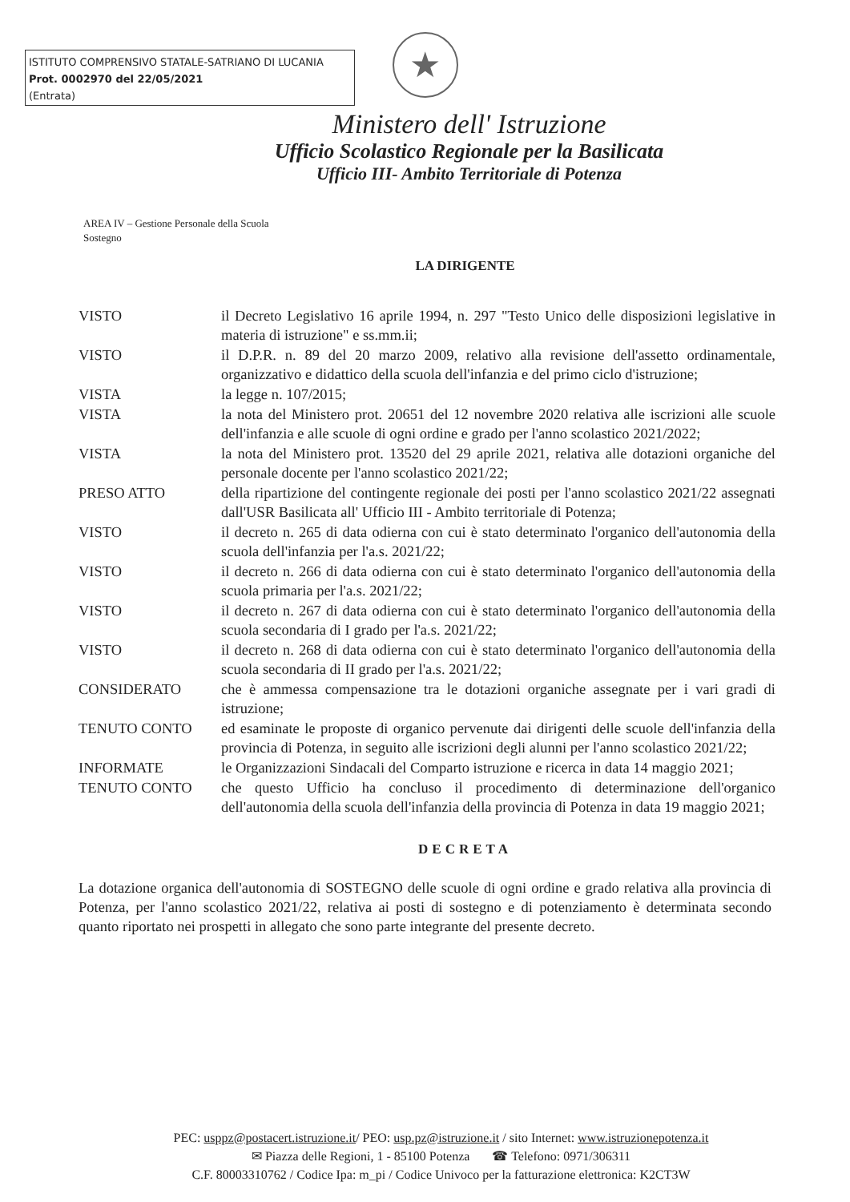ISTITUTO COMPRENSIVO STATALE-SATRIANO DI LUCANIA
Prot. 0002970 del 22/05/2021
(Entrata)
★
Ministero dell' Istruzione
Ufficio Scolastico Regionale per la Basilicata
Ufficio III- Ambito Territoriale di Potenza
AREA IV – Gestione Personale della Scuola
Sostegno
LA DIRIGENTE
| VISTO | il Decreto Legislativo 16 aprile 1994, n. 297 "Testo Unico delle disposizioni legislative in materia di istruzione" e ss.mm.ii; |
| VISTO | il D.P.R. n. 89 del 20 marzo 2009, relativo alla revisione dell'assetto ordinamentale, organizzativo e didattico della scuola dell'infanzia e del primo ciclo d'istruzione; |
| VISTA | la legge n. 107/2015; |
| VISTA | la nota del Ministero prot. 20651 del 12 novembre 2020 relativa alle iscrizioni alle scuole dell'infanzia e alle scuole di ogni ordine e grado per l'anno scolastico 2021/2022; |
| VISTA | la nota del Ministero prot. 13520 del 29 aprile 2021, relativa alle dotazioni organiche del personale docente per l'anno scolastico 2021/22; |
| PRESO ATTO | della ripartizione del contingente regionale dei posti per l'anno scolastico 2021/22 assegnati dall'USR Basilicata all' Ufficio III - Ambito territoriale di Potenza; |
| VISTO | il decreto n. 265 di data odierna con cui è stato determinato l'organico dell'autonomia della scuola dell'infanzia per l'a.s. 2021/22; |
| VISTO | il decreto n. 266 di data odierna con cui è stato determinato l'organico dell'autonomia della scuola primaria per l'a.s. 2021/22; |
| VISTO | il decreto n. 267 di data odierna con cui è stato determinato l'organico dell'autonomia della scuola secondaria di I grado per l'a.s. 2021/22; |
| VISTO | il decreto n. 268 di data odierna con cui è stato determinato l'organico dell'autonomia della scuola secondaria di II grado per l'a.s. 2021/22; |
| CONSIDERATO | che è ammessa compensazione tra le dotazioni organiche assegnate per i vari gradi di istruzione; |
| TENUTO CONTO | ed esaminate le proposte di organico pervenute dai dirigenti delle scuole dell'infanzia della provincia di Potenza, in seguito alle iscrizioni degli alunni per l'anno scolastico 2021/22; |
| INFORMATE | le Organizzazioni Sindacali del Comparto istruzione e ricerca in data 14 maggio 2021; |
| TENUTO CONTO | che questo Ufficio ha concluso il procedimento di determinazione dell'organico dell'autonomia della scuola dell'infanzia della provincia di Potenza in data 19 maggio 2021; |
DECRETA
La dotazione organica dell'autonomia di SOSTEGNO delle scuole di ogni ordine e grado relativa alla provincia di Potenza, per l'anno scolastico 2021/22, relativa ai posti di sostegno e di potenziamento è determinata secondo quanto riportato nei prospetti in allegato che sono parte integrante del presente decreto.
PEC: usppz@postacert.istruzione.it/ PEO: usp.pz@istruzione.it / sito Internet: www.istruzionepotenza.it
✉ Piazza delle Regioni, 1 - 85100 Potenza ☎ Telefono: 0971/306311
C.F. 80003310762 / Codice Ipa: m_pi / Codice Univoco per la fatturazione elettronica: K2CT3W